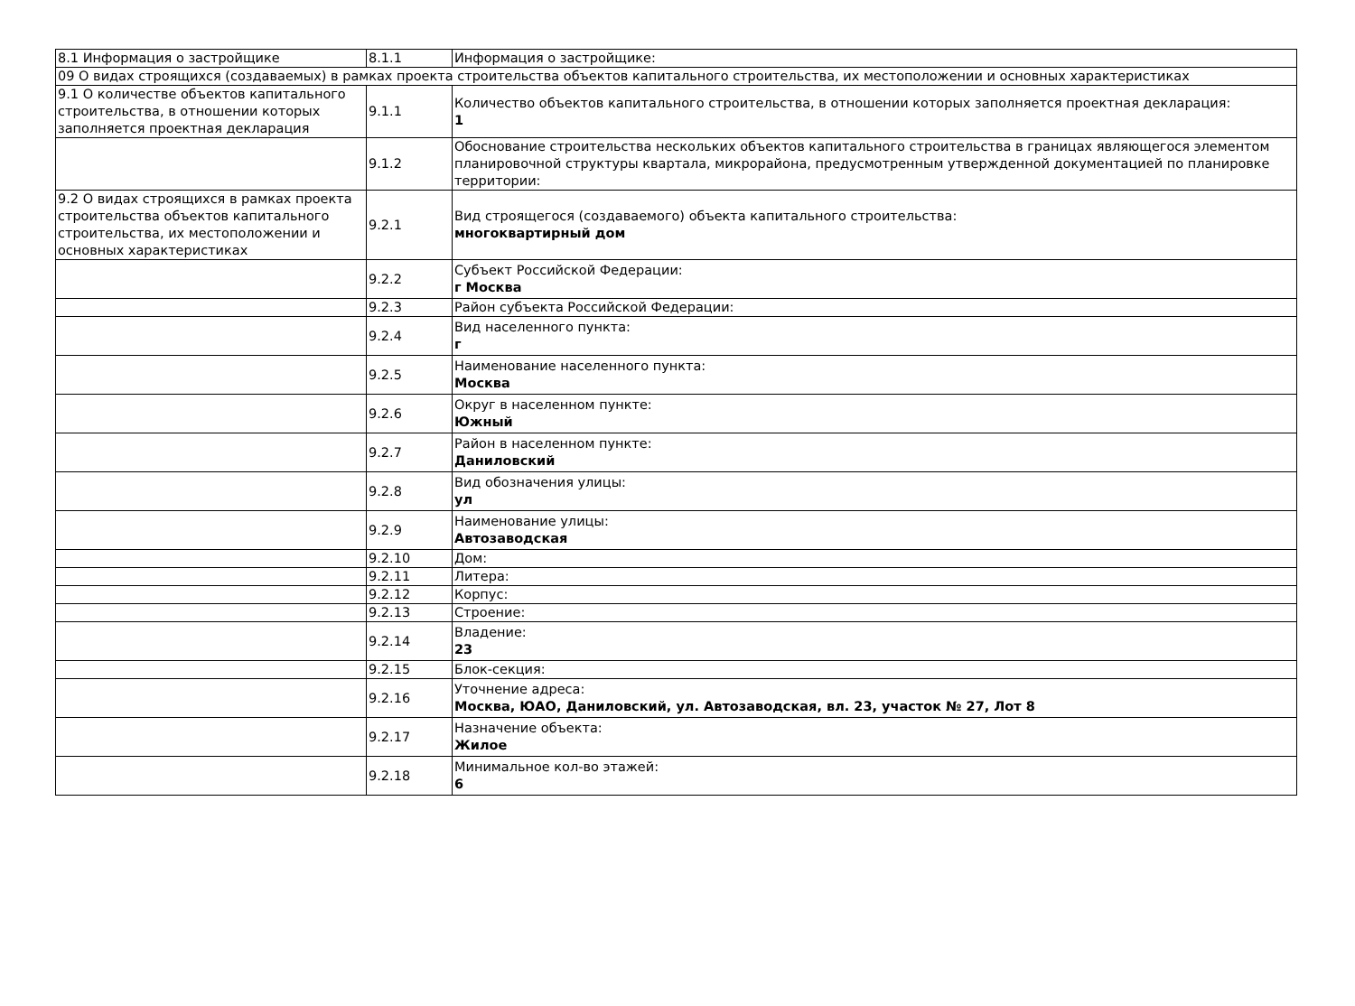| 8.1 Информация о застройщике | 8.1.1 | Информация о застройщике: |
| 09 О видах строящихся (создаваемых) в рамках проекта строительства объектов капитального строительства, их местоположении и основных характеристиках | | |
| 9.1 О количестве объектов капитального строительства, в отношении которых заполняется проектная декларация | 9.1.1 | Количество объектов капитального строительства, в отношении которых заполняется проектная декларация: 1 |
| | 9.1.2 | Обоснование строительства нескольких объектов капитального строительства в границах являющегося элементом планировочной структуры квартала, микрорайона, предусмотренным утвержденной документацией по планировке территории: |
| 9.2 О видах строящихся в рамках проекта строительства объектов капитального строительства, их местоположении и основных характеристиках | 9.2.1 | Вид строящегося (создаваемого) объекта капитального строительства: многоквартирный дом |
| | 9.2.2 | Субъект Российской Федерации: г Москва |
| | 9.2.3 | Район субъекта Российской Федерации: |
| | 9.2.4 | Вид населенного пункта: г |
| | 9.2.5 | Наименование населенного пункта: Москва |
| | 9.2.6 | Округ в населенном пункте: Южный |
| | 9.2.7 | Район в населенном пункте: Даниловский |
| | 9.2.8 | Вид обозначения улицы: ул |
| | 9.2.9 | Наименование улицы: Автозаводская |
| | 9.2.10 | Дом: |
| | 9.2.11 | Литера: |
| | 9.2.12 | Корпус: |
| | 9.2.13 | Строение: |
| | 9.2.14 | Владение: 23 |
| | 9.2.15 | Блок-секция: |
| | 9.2.16 | Уточнение адреса: Москва, ЮАО, Даниловский, ул. Автозаводская, вл. 23, участок № 27, Лот 8 |
| | 9.2.17 | Назначение объекта: Жилое |
| | 9.2.18 | Минимальное кол-во этажей: 6 |